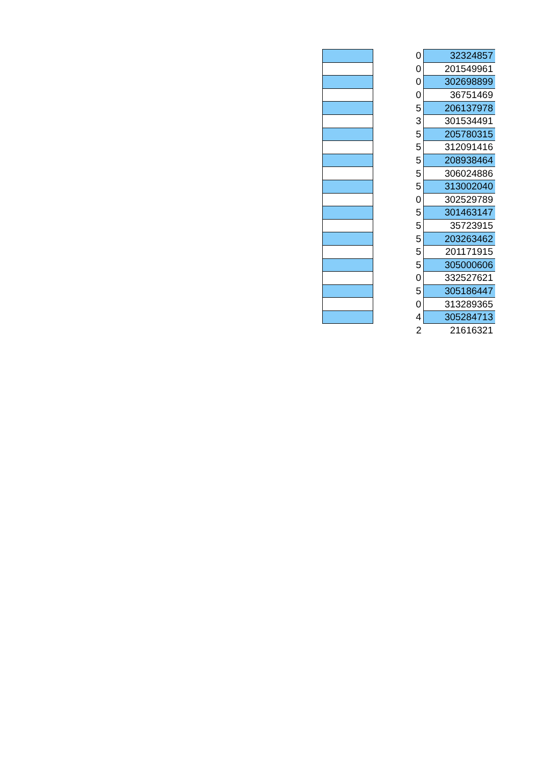| 0 | 32324857 |
| 0 | 201549961 |
| 0 | 302698899 |
| 0 | 36751469 |
| 5 | 206137978 |
| 3 | 301534491 |
| 5 | 205780315 |
| 5 | 312091416 |
| 5 | 208938464 |
| 5 | 306024886 |
| 5 | 313002040 |
| 0 | 302529789 |
| 5 | 301463147 |
| 5 | 35723915 |
| 5 | 203263462 |
| 5 | 201171915 |
| 5 | 305000606 |
| 0 | 332527621 |
| 5 | 305186447 |
| 0 | 313289365 |
| 4 | 305284713 |
| 2 | 21616321 |